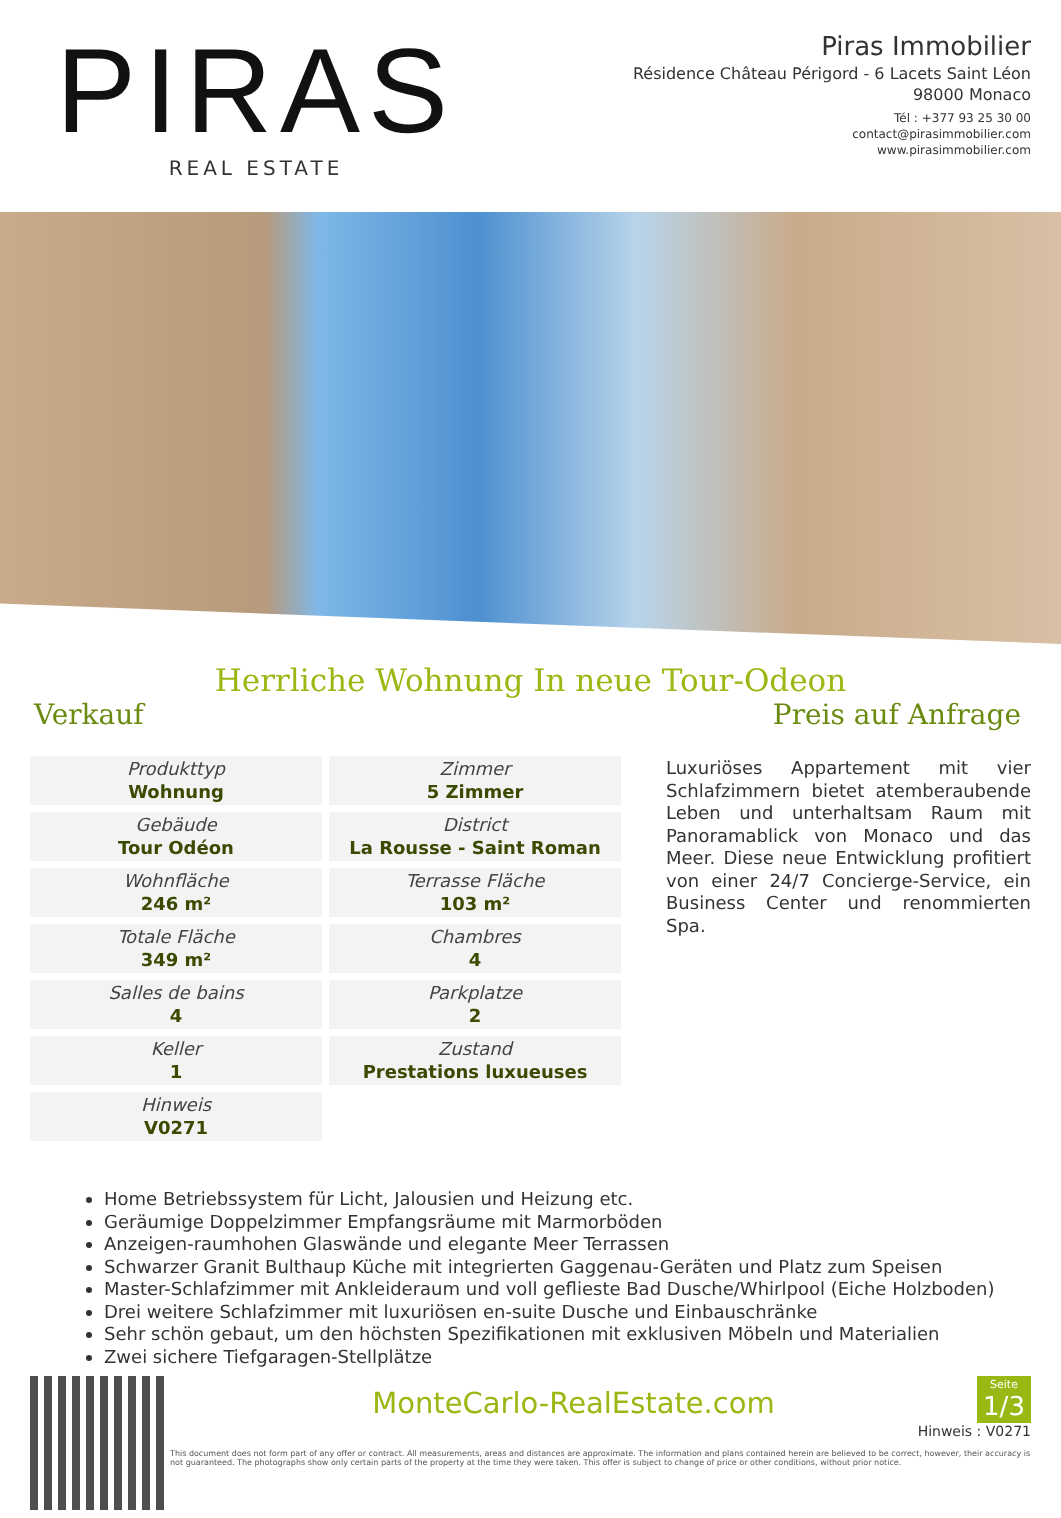PIRAS
REAL ESTATE
Piras Immobilier
Résidence Château Périgord - 6 Lacets Saint Léon
98000 Monaco
Tél : +377 93 25 30 00
contact@pirasimmobilier.com
www.pirasimmobilier.com
Herrliche Wohnung In neue Tour-Odeon
Verkauf Preis auf Anfrage
| Produkttyp Wohnung | Zimmer 5 Zimmer |
| Gebäude Tour Odéon | District La Rousse - Saint Roman |
| Wohnfläche 246 m² | Terrasse Fläche 103 m² |
| Totale Fläche 349 m² | Chambres 4 |
| Salles de bains 4 | Parkplatze 2 |
| Keller 1 | Zustand Prestations luxueuses |
| Hinweis V0271 | |
Luxuriöses Appartement mit vier Schlafzimmern bietet atemberaubende Leben und unterhaltsam Raum mit Panoramablick von Monaco und das Meer. Diese neue Entwicklung profitiert von einer 24/7 Concierge-Service, ein Business Center und renommierten Spa.
Home Betriebssystem für Licht, Jalousien und Heizung etc.
Geräumige Doppelzimmer Empfangsräume mit Marmorböden
Anzeigen-raumhohen Glaswände und elegante Meer Terrassen
Schwarzer Granit Bulthaup Küche mit integrierten Gaggenau-Geräten und Platz zum Speisen
Master-Schlafzimmer mit Ankleideraum und voll geflieste Bad Dusche/Whirlpool (Eiche Holzboden)
Drei weitere Schlafzimmer mit luxuriösen en-suite Dusche und Einbauschränke
Sehr schön gebaut, um den höchsten Spezifikationen mit exklusiven Möbeln und Materialien
Zwei sichere Tiefgaragen-Stellplätze
Seite
1/3
MonteCarlo-RealEstate.com
Hinweis : V0271
This document does not form part of any offer or contract. All measurements, areas and distances are approximate. The information and plans contained herein are believed to be correct, however, their accuracy is not guaranteed. The photographs show only certain parts of the property at the time they were taken. This offer is subject to change of price or other conditions, without prior notice.